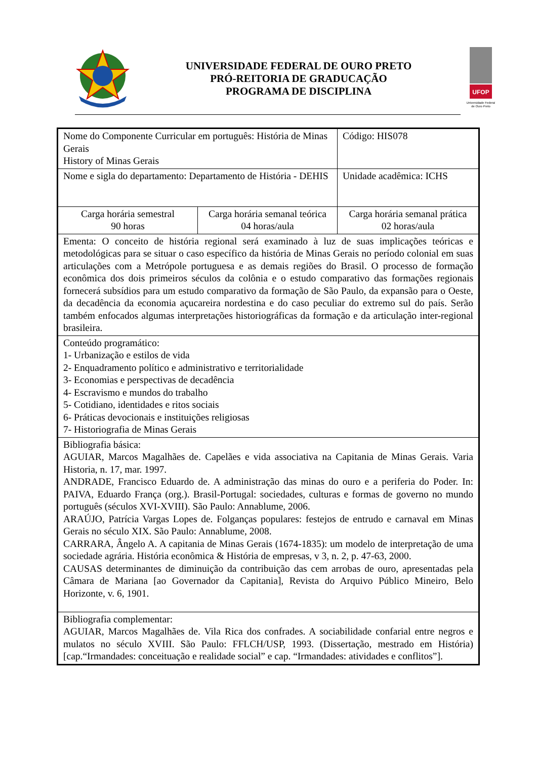UNIVERSIDADE FEDERAL DE OURO PRETO
PRÓ-REITORIA DE GRADUCAÇÃO
PROGRAMA DE DISCIPLINA
UFOP
Universidade Federal
de Ouro Preto
| Nome do Componente Curricular em português: História de Minas Gerais History of Minas Gerais | | Código: HIS078 |
| Nome e sigla do departamento: Departamento de História - DEHIS | | Unidade acadêmica: ICHS |
| Carga horária semestral 90 horas | Carga horária semanal teórica 04 horas/aula | Carga horária semanal prática 02 horas/aula |
| Ementa: O conceito de história regional será examinado à luz de suas implicações teóricas e metodológicas para se situar o caso específico da história de Minas Gerais no período colonial em suas articulações com a Metrópole portuguesa e as demais regiões do Brasil. O processo de formação econômica dos dois primeiros séculos da colônia e o estudo comparativo das formações regionais fornecerá subsídios para um estudo comparativo da formação de São Paulo, da expansão para o Oeste, da decadência da economia açucareira nordestina e do caso peculiar do extremo sul do país. Serão também enfocados algumas interpretações historiográficas da formação e da articulação inter-regional brasileira. | | |
| Conteúdo programático: 1- Urbanização e estilos de vida 2- Enquadramento político e administrativo e territorialidade 3- Economias e perspectivas de decadência 4- Escravismo e mundos do trabalho 5- Cotidiano, identidades e ritos sociais 6- Práticas devocionais e instituições religiosas 7- Historiografia de Minas Gerais | | |
| Bibliografia básica: AGUIAR, Marcos Magalhães de. Capelães e vida associativa na Capitania de Minas Gerais. Varia Historia, n. 17, mar. 1997. ANDRADE, Francisco Eduardo de. A administração das minas do ouro e a periferia do Poder. In: PAIVA, Eduardo França (org.). Brasil-Portugal: sociedades, culturas e formas de governo no mundo português (séculos XVI-XVIII). São Paulo: Annablume, 2006. ARAÚJO, Patrícia Vargas Lopes de. Folganças populares: festejos de entrudo e carnaval em Minas Gerais no século XIX. São Paulo: Annablume, 2008. CARRARA, Ângelo A. A capitania de Minas Gerais (1674-1835): um modelo de interpretação de uma sociedade agrária. História econômica & História de empresas, v 3, n. 2, p. 47-63, 2000. CAUSAS determinantes de diminuição da contribuição das cem arrobas de ouro, apresentadas pela Câmara de Mariana [ao Governador da Capitania], Revista do Arquivo Público Mineiro, Belo Horizonte, v. 6, 1901. | | |
| Bibliografia complementar: AGUIAR, Marcos Magalhães de. Vila Rica dos confrades. A sociabilidade confarial entre negros e mulatos no século XVIII. São Paulo: FFLCH/USP, 1993. (Dissertação, mestrado em História) [cap.“Irmandades: conceituação e realidade social” e cap. “Irmandades: atividades e conflitos”]. | | |